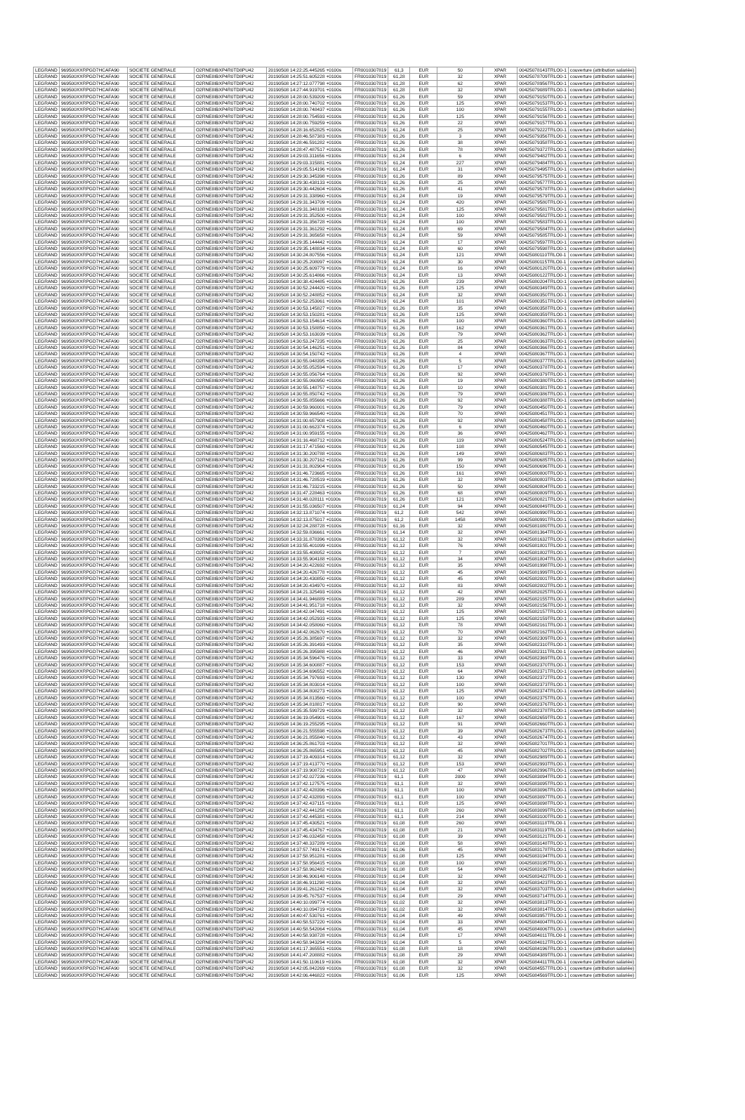| LEGRAND | 969500XXRPGD7HCAFA90 | SOCIETE GENERALE | O2RNE8IBXP4R0TD8PU42 | 20190508 14:22:25.445265 +0100s | FR0010307819 | 61,3 | EUR | 50 | XPAR | 00425078143TRLO0-1 | couverture (attribution salariée) |
| LEGRAND | 969500XXRPGD7HCAFA90 | SOCIETE GENERALE | O2RNE8IBXP4R0TD8PU42 | 20190508 14:25:51.605228 +0100s | FR0010307819 | 61,28 | EUR | 32 | XPAR | 00425078709TRLO0-1 | couverture (attribution salariée) |
| LEGRAND | 969500XXRPGD7HCAFA90 | SOCIETE GENERALE | O2RNE8IBXP4R0TD8PU42 | 20190508 14:27:12.077798 +0100s | FR0010307819 | 61,28 | EUR | 62 | XPAR | 00425078956TRLO0-1 | couverture (attribution salariée) |
| LEGRAND | 969500XXRPGD7HCAFA90 | SOCIETE GENERALE | O2RNE8IBXP4R0TD8PU42 | 20190508 14:27:44.919701 +0100s | FR0010307819 | 61,28 | EUR | 32 | XPAR | 00425079089TRLO0-1 | couverture (attribution salariée) |
| LEGRAND | 969500XXRPGD7HCAFA90 | SOCIETE GENERALE | O2RNE8IBXP4R0TD8PU42 | 20190508 14:28:00.539209 +0100s | FR0010307819 | 61,26 | EUR | 59 | XPAR | 00425079150TRLO0-1 | couverture (attribution salariée) |
| LEGRAND | 969500XXRPGD7HCAFA90 | SOCIETE GENERALE | O2RNE8IBXP4R0TD8PU42 | 20190508 14:28:00.740702 +0100s | FR0010307819 | 61,26 | EUR | 125 | XPAR | 00425079153TRLO0-1 | couverture (attribution salariée) |
| LEGRAND | 969500XXRPGD7HCAFA90 | SOCIETE GENERALE | O2RNE8IBXP4R0TD8PU42 | 20190508 14:28:00.748437 +0100s | FR0010307819 | 61,26 | EUR | 100 | XPAR | 00425079155TRLO0-1 | couverture (attribution salariée) |
| LEGRAND | 969500XXRPGD7HCAFA90 | SOCIETE GENERALE | O2RNE8IBXP4R0TD8PU42 | 20190508 14:28:00.754593 +0100s | FR0010307819 | 61,26 | EUR | 125 | XPAR | 00425079156TRLO0-1 | couverture (attribution salariée) |
| LEGRAND | 969500XXRPGD7HCAFA90 | SOCIETE GENERALE | O2RNE8IBXP4R0TD8PU42 | 20190508 14:28:00.759259 +0100s | FR0010307819 | 61,26 | EUR | 22 | XPAR | 00425079157TRLO0-1 | couverture (attribution salariée) |
| LEGRAND | 969500XXRPGD7HCAFA90 | SOCIETE GENERALE | O2RNE8IBXP4R0TD8PU42 | 20190508 14:28:16.652825 +0100s | FR0010307819 | 61,24 | EUR | 25 | XPAR | 00425079222TRLO0-1 | couverture (attribution salariée) |
| LEGRAND | 969500XXRPGD7HCAFA90 | SOCIETE GENERALE | O2RNE8IBXP4R0TD8PU42 | 20190508 14:28:46.587383 +0100s | FR0010307819 | 61,26 | EUR | 3 | XPAR | 00425079356TRLO0-1 | couverture (attribution salariée) |
| LEGRAND | 969500XXRPGD7HCAFA90 | SOCIETE GENERALE | O2RNE8IBXP4R0TD8PU42 | 20190508 14:28:46.591282 +0100s | FR0010307819 | 61,26 | EUR | 38 | XPAR | 00425079358TRLO0-1 | couverture (attribution salariée) |
| LEGRAND | 969500XXRPGD7HCAFA90 | SOCIETE GENERALE | O2RNE8IBXP4R0TD8PU42 | 20190508 14:28:47.487517 +0100s | FR0010307819 | 61,26 | EUR | 78 | XPAR | 00425079372TRLO0-1 | couverture (attribution salariée) |
| LEGRAND | 969500XXRPGD7HCAFA90 | SOCIETE GENERALE | O2RNE8IBXP4R0TD8PU42 | 20190508 14:29:03.311656 +0100s | FR0010307819 | 61,24 | EUR | 6 | XPAR | 00425079482TRLO0-1 | couverture (attribution salariée) |
| LEGRAND | 969500XXRPGD7HCAFA90 | SOCIETE GENERALE | O2RNE8IBXP4R0TD8PU42 | 20190508 14:29:03.315881 +0100s | FR0010307819 | 61,24 | EUR | 227 | XPAR | 00425079484TRLO0-1 | couverture (attribution salariée) |
| LEGRAND | 969500XXRPGD7HCAFA90 | SOCIETE GENERALE | O2RNE8IBXP4R0TD8PU42 | 20190508 14:29:05.514196 +0100s | FR0010307819 | 61,24 | EUR | 31 | XPAR | 00425079495TRLO0-1 | couverture (attribution salariée) |
| LEGRAND | 969500XXRPGD7HCAFA90 | SOCIETE GENERALE | O2RNE8IBXP4R0TD8PU42 | 20190508 14:29:30.345398 +0100s | FR0010307819 | 61,26 | EUR | 89 | XPAR | 00425079575TRLO0-1 | couverture (attribution salariée) |
| LEGRAND | 969500XXRPGD7HCAFA90 | SOCIETE GENERALE | O2RNE8IBXP4R0TD8PU42 | 20190508 14:29:30.438133 +0100s | FR0010307819 | 61,26 | EUR | 25 | XPAR | 00425079577TRLO0-1 | couverture (attribution salariée) |
| LEGRAND | 969500XXRPGD7HCAFA90 | SOCIETE GENERALE | O2RNE8IBXP4R0TD8PU42 | 20190508 14:29:30.442604 +0100s | FR0010307819 | 61,26 | EUR | 41 | XPAR | 00425079578TRLO0-1 | couverture (attribution salariée) |
| LEGRAND | 969500XXRPGD7HCAFA90 | SOCIETE GENERALE | O2RNE8IBXP4R0TD8PU42 | 20190508 14:29:31.338960 +0100s | FR0010307819 | 61,24 | EUR | 19 | XPAR | 00425079579TRLO0-1 | couverture (attribution salariée) |
| LEGRAND | 969500XXRPGD7HCAFA90 | SOCIETE GENERALE | O2RNE8IBXP4R0TD8PU42 | 20190508 14:29:31.343709 +0100s | FR0010307819 | 61,24 | EUR | 420 | XPAR | 00425079580TRLO0-1 | couverture (attribution salariée) |
| LEGRAND | 969500XXRPGD7HCAFA90 | SOCIETE GENERALE | O2RNE8IBXP4R0TD8PU42 | 20190508 14:29:31.348188 +0100s | FR0010307819 | 61,24 | EUR | 125 | XPAR | 00425079581TRLO0-1 | couverture (attribution salariée) |
| LEGRAND | 969500XXRPGD7HCAFA90 | SOCIETE GENERALE | O2RNE8IBXP4R0TD8PU42 | 20190508 14:29:31.352500 +0100s | FR0010307819 | 61,24 | EUR | 100 | XPAR | 00425079582TRLO0-1 | couverture (attribution salariée) |
| LEGRAND | 969500XXRPGD7HCAFA90 | SOCIETE GENERALE | O2RNE8IBXP4R0TD8PU42 | 20190508 14:29:31.356728 +0100s | FR0010307819 | 61,24 | EUR | 100 | XPAR | 00425079583TRLO0-1 | couverture (attribution salariée) |
| LEGRAND | 969500XXRPGD7HCAFA90 | SOCIETE GENERALE | O2RNE8IBXP4R0TD8PU42 | 20190508 14:29:31.361292 +0100s | FR0010307819 | 61,24 | EUR | 69 | XPAR | 00425079584TRLO0-1 | couverture (attribution salariée) |
| LEGRAND | 969500XXRPGD7HCAFA90 | SOCIETE GENERALE | O2RNE8IBXP4R0TD8PU42 | 20190508 14:29:31.365658 +0100s | FR0010307819 | 61,24 | EUR | 59 | XPAR | 00425079585TRLO0-1 | couverture (attribution salariée) |
| LEGRAND | 969500XXRPGD7HCAFA90 | SOCIETE GENERALE | O2RNE8IBXP4R0TD8PU42 | 20190508 14:29:35.144442 +0100s | FR0010307819 | 61,24 | EUR | 17 | XPAR | 00425079597TRLO0-1 | couverture (attribution salariée) |
| LEGRAND | 969500XXRPGD7HCAFA90 | SOCIETE GENERALE | O2RNE8IBXP4R0TD8PU42 | 20190508 14:29:35.148834 +0100s | FR0010307819 | 61,24 | EUR | 60 | XPAR | 00425079598TRLO0-1 | couverture (attribution salariée) |
| LEGRAND | 969500XXRPGD7HCAFA90 | SOCIETE GENERALE | O2RNE8IBXP4R0TD8PU42 | 20190508 14:30:24.807556 +0100s | FR0010307819 | 61,24 | EUR | 121 | XPAR | 00425080110TRLO0-1 | couverture (attribution salariée) |
| LEGRAND | 969500XXRPGD7HCAFA90 | SOCIETE GENERALE | O2RNE8IBXP4R0TD8PU42 | 20190508 14:30:25.208097 +0100s | FR0010307819 | 61,24 | EUR | 30 | XPAR | 00425080115TRLO0-1 | couverture (attribution salariée) |
| LEGRAND | 969500XXRPGD7HCAFA90 | SOCIETE GENERALE | O2RNE8IBXP4R0TD8PU42 | 20190508 14:30:25.609779 +0100s | FR0010307819 | 61,24 | EUR | 16 | XPAR | 00425080120TRLO0-1 | couverture (attribution salariée) |
| LEGRAND | 969500XXRPGD7HCAFA90 | SOCIETE GENERALE | O2RNE8IBXP4R0TD8PU42 | 20190508 14:30:25.614866 +0100s | FR0010307819 | 61,24 | EUR | 13 | XPAR | 00425080122TRLO0-1 | couverture (attribution salariée) |
| LEGRAND | 969500XXRPGD7HCAFA90 | SOCIETE GENERALE | O2RNE8IBXP4R0TD8PU42 | 20190508 14:30:38.424485 +0100s | FR0010307819 | 61,26 | EUR | 239 | XPAR | 00425080204TRLO0-1 | couverture (attribution salariée) |
| LEGRAND | 969500XXRPGD7HCAFA90 | SOCIETE GENERALE | O2RNE8IBXP4R0TD8PU42 | 20190508 14:30:52.244420 +0100s | FR0010307819 | 61,26 | EUR | 125 | XPAR | 00425080349TRLO0-1 | couverture (attribution salariée) |
| LEGRAND | 969500XXRPGD7HCAFA90 | SOCIETE GENERALE | O2RNE8IBXP4R0TD8PU42 | 20190508 14:30:52.248852 +0100s | FR0010307819 | 61,24 | EUR | 32 | XPAR | 00425080350TRLO0-1 | couverture (attribution salariée) |
| LEGRAND | 969500XXRPGD7HCAFA90 | SOCIETE GENERALE | O2RNE8IBXP4R0TD8PU42 | 20190508 14:30:52.253061 +0100s | FR0010307819 | 61,24 | EUR | 101 | XPAR | 00425080351TRLO0-1 | couverture (attribution salariée) |
| LEGRAND | 969500XXRPGD7HCAFA90 | SOCIETE GENERALE | O2RNE8IBXP4R0TD8PU42 | 20190508 14:30:53.145827 +0100s | FR0010307819 | 61,26 | EUR | 35 | XPAR | 00425080358TRLO0-1 | couverture (attribution salariée) |
| LEGRAND | 969500XXRPGD7HCAFA90 | SOCIETE GENERALE | O2RNE8IBXP4R0TD8PU42 | 20190508 14:30:53.150281 +0100s | FR0010307819 | 61,26 | EUR | 125 | XPAR | 00425080359TRLO0-1 | couverture (attribution salariée) |
| LEGRAND | 969500XXRPGD7HCAFA90 | SOCIETE GENERALE | O2RNE8IBXP4R0TD8PU42 | 20190508 14:30:53.154614 +0100s | FR0010307819 | 61,26 | EUR | 100 | XPAR | 00425080360TRLO0-1 | couverture (attribution salariée) |
| LEGRAND | 969500XXRPGD7HCAFA90 | SOCIETE GENERALE | O2RNE8IBXP4R0TD8PU42 | 20190508 14:30:53.158850 +0100s | FR0010307819 | 61,26 | EUR | 162 | XPAR | 00425080361TRLO0-1 | couverture (attribution salariée) |
| LEGRAND | 969500XXRPGD7HCAFA90 | SOCIETE GENERALE | O2RNE8IBXP4R0TD8PU42 | 20190508 14:30:53.163039 +0100s | FR0010307819 | 61,26 | EUR | 79 | XPAR | 00425080362TRLO0-1 | couverture (attribution salariée) |
| LEGRAND | 969500XXRPGD7HCAFA90 | SOCIETE GENERALE | O2RNE8IBXP4R0TD8PU42 | 20190508 14:30:53.247235 +0100s | FR0010307819 | 61,26 | EUR | 25 | XPAR | 00425080363TRLO0-1 | couverture (attribution salariée) |
| LEGRAND | 969500XXRPGD7HCAFA90 | SOCIETE GENERALE | O2RNE8IBXP4R0TD8PU42 | 20190508 14:30:54.146251 +0100s | FR0010307819 | 61,26 | EUR | 84 | XPAR | 00425080366TRLO0-1 | couverture (attribution salariée) |
| LEGRAND | 969500XXRPGD7HCAFA90 | SOCIETE GENERALE | O2RNE8IBXP4R0TD8PU42 | 20190508 14:30:54.150742 +0100s | FR0010307819 | 61,26 | EUR | 4 | XPAR | 00425080367TRLO0-1 | couverture (attribution salariée) |
| LEGRAND | 969500XXRPGD7HCAFA90 | SOCIETE GENERALE | O2RNE8IBXP4R0TD8PU42 | 20190508 14:30:55.048395 +0100s | FR0010307819 | 61,26 | EUR | 5 | XPAR | 00425080377TRLO0-1 | couverture (attribution salariée) |
| LEGRAND | 969500XXRPGD7HCAFA90 | SOCIETE GENERALE | O2RNE8IBXP4R0TD8PU42 | 20190508 14:30:55.052594 +0100s | FR0010307819 | 61,26 | EUR | 17 | XPAR | 00425080378TRLO0-1 | couverture (attribution salariée) |
| LEGRAND | 969500XXRPGD7HCAFA90 | SOCIETE GENERALE | O2RNE8IBXP4R0TD8PU42 | 20190508 14:30:55.056764 +0100s | FR0010307819 | 61,26 | EUR | 92 | XPAR | 00425080379TRLO0-1 | couverture (attribution salariée) |
| LEGRAND | 969500XXRPGD7HCAFA90 | SOCIETE GENERALE | O2RNE8IBXP4R0TD8PU42 | 20190508 14:30:55.060950 +0100s | FR0010307819 | 61,26 | EUR | 19 | XPAR | 00425080380TRLO0-1 | couverture (attribution salariée) |
| LEGRAND | 969500XXRPGD7HCAFA90 | SOCIETE GENERALE | O2RNE8IBXP4R0TD8PU42 | 20190508 14:30:55.148757 +0100s | FR0010307819 | 61,26 | EUR | 10 | XPAR | 00425080381TRLO0-1 | couverture (attribution salariée) |
| LEGRAND | 969500XXRPGD7HCAFA90 | SOCIETE GENERALE | O2RNE8IBXP4R0TD8PU42 | 20190508 14:30:55.850742 +0100s | FR0010307819 | 61,26 | EUR | 79 | XPAR | 00425080386TRLO0-1 | couverture (attribution salariée) |
| LEGRAND | 969500XXRPGD7HCAFA90 | SOCIETE GENERALE | O2RNE8IBXP4R0TD8PU42 | 20190508 14:30:55.855666 +0100s | FR0010307819 | 61,26 | EUR | 92 | XPAR | 00425080388TRLO0-1 | couverture (attribution salariée) |
| LEGRAND | 969500XXRPGD7HCAFA90 | SOCIETE GENERALE | O2RNE8IBXP4R0TD8PU42 | 20190508 14:30:59.960001 +0100s | FR0010307819 | 61,26 | EUR | 79 | XPAR | 00425080450TRLO0-1 | couverture (attribution salariée) |
| LEGRAND | 969500XXRPGD7HCAFA90 | SOCIETE GENERALE | O2RNE8IBXP4R0TD8PU42 | 20190508 14:30:59.966540 +0100s | FR0010307819 | 61,26 | EUR | 70 | XPAR | 00425080451TRLO0-1 | couverture (attribution salariée) |
| LEGRAND | 969500XXRPGD7HCAFA90 | SOCIETE GENERALE | O2RNE8IBXP4R0TD8PU42 | 20190508 14:31:00.657908 +0100s | FR0010307819 | 61,26 | EUR | 92 | XPAR | 00425080458TRLO0-1 | couverture (attribution salariée) |
| LEGRAND | 969500XXRPGD7HCAFA90 | SOCIETE GENERALE | O2RNE8IBXP4R0TD8PU42 | 20190508 14:31:00.662374 +0100s | FR0010307819 | 61,26 | EUR | 6 | XPAR | 00425080460TRLO0-1 | couverture (attribution salariée) |
| LEGRAND | 969500XXRPGD7HCAFA90 | SOCIETE GENERALE | O2RNE8IBXP4R0TD8PU42 | 20190508 14:31:00.959155 +0100s | FR0010307819 | 61,26 | EUR | 36 | XPAR | 00425080462TRLO0-1 | couverture (attribution salariée) |
| LEGRAND | 969500XXRPGD7HCAFA90 | SOCIETE GENERALE | O2RNE8IBXP4R0TD8PU42 | 20190508 14:31:16.468712 +0100s | FR0010307819 | 61,26 | EUR | 119 | XPAR | 00425080524TRLO0-1 | couverture (attribution salariée) |
| LEGRAND | 969500XXRPGD7HCAFA90 | SOCIETE GENERALE | O2RNE8IBXP4R0TD8PU42 | 20190508 14:31:17.471560 +0100s | FR0010307819 | 61,26 | EUR | 108 | XPAR | 00425080545TRLO0-1 | couverture (attribution salariée) |
| LEGRAND | 969500XXRPGD7HCAFA90 | SOCIETE GENERALE | O2RNE8IBXP4R0TD8PU42 | 20190508 14:31:30.200788 +0100s | FR0010307819 | 61,26 | EUR | 149 | XPAR | 00425080683TRLO0-1 | couverture (attribution salariée) |
| LEGRAND | 969500XXRPGD7HCAFA90 | SOCIETE GENERALE | O2RNE8IBXP4R0TD8PU42 | 20190508 14:31:30.207162 +0100s | FR0010307819 | 61,26 | EUR | 99 | XPAR | 00425080685TRLO0-1 | couverture (attribution salariée) |
| LEGRAND | 969500XXRPGD7HCAFA90 | SOCIETE GENERALE | O2RNE8IBXP4R0TD8PU42 | 20190508 14:31:31.802904 +0100s | FR0010307819 | 61,26 | EUR | 150 | XPAR | 00425080696TRLO0-1 | couverture (attribution salariée) |
| LEGRAND | 969500XXRPGD7HCAFA90 | SOCIETE GENERALE | O2RNE8IBXP4R0TD8PU42 | 20190508 14:31:46.723665 +0100s | FR0010307819 | 61,26 | EUR | 161 | XPAR | 00425080800TRLO0-1 | couverture (attribution salariée) |
| LEGRAND | 969500XXRPGD7HCAFA90 | SOCIETE GENERALE | O2RNE8IBXP4R0TD8PU42 | 20190508 14:31:46.728519 +0100s | FR0010307819 | 61,26 | EUR | 32 | XPAR | 00425080803TRLO0-1 | couverture (attribution salariée) |
| LEGRAND | 969500XXRPGD7HCAFA90 | SOCIETE GENERALE | O2RNE8IBXP4R0TD8PU42 | 20190508 14:31:46.733215 +0100s | FR0010307819 | 61,26 | EUR | 50 | XPAR | 00425080804TRLO0-1 | couverture (attribution salariée) |
| LEGRAND | 969500XXRPGD7HCAFA90 | SOCIETE GENERALE | O2RNE8IBXP4R0TD8PU42 | 20190508 14:31:47.228463 +0100s | FR0010307819 | 61,26 | EUR | 68 | XPAR | 00425080809TRLO0-1 | couverture (attribution salariée) |
| LEGRAND | 969500XXRPGD7HCAFA90 | SOCIETE GENERALE | O2RNE8IBXP4R0TD8PU42 | 20190508 14:31:48.028111 +0100s | FR0010307819 | 61,26 | EUR | 121 | XPAR | 00425080821TRLO0-1 | couverture (attribution salariée) |
| LEGRAND | 969500XXRPGD7HCAFA90 | SOCIETE GENERALE | O2RNE8IBXP4R0TD8PU42 | 20190508 14:31:55.036507 +0100s | FR0010307819 | 61,24 | EUR | 94 | XPAR | 00425080849TRLO0-1 | couverture (attribution salariée) |
| LEGRAND | 969500XXRPGD7HCAFA90 | SOCIETE GENERALE | O2RNE8IBXP4R0TD8PU42 | 20190508 14:32:13.871074 +0100s | FR0010307819 | 61,2 | EUR | 542 | XPAR | 00425080990TRLO0-1 | couverture (attribution salariée) |
| LEGRAND | 969500XXRPGD7HCAFA90 | SOCIETE GENERALE | O2RNE8IBXP4R0TD8PU42 | 20190508 14:32:13.875017 +0100s | FR0010307819 | 61,2 | EUR | 1458 | XPAR | 00425080991TRLO0-1 | couverture (attribution salariée) |
| LEGRAND | 969500XXRPGD7HCAFA90 | SOCIETE GENERALE | O2RNE8IBXP4R0TD8PU42 | 20190508 14:32:24.288728 +0100s | FR0010307819 | 61,16 | EUR | 32 | XPAR | 00425081080TRLO0-1 | couverture (attribution salariée) |
| LEGRAND | 969500XXRPGD7HCAFA90 | SOCIETE GENERALE | O2RNE8IBXP4R0TD8PU42 | 20190508 14:32:59.836661 +0100s | FR0010307819 | 61,14 | EUR | 32 | XPAR | 00425081364TRLO0-1 | couverture (attribution salariée) |
| LEGRAND | 969500XXRPGD7HCAFA90 | SOCIETE GENERALE | O2RNE8IBXP4R0TD8PU42 | 20190508 14:33:31.878396 +0100s | FR0010307819 | 61,12 | EUR | 32 | XPAR | 00425081632TRLO0-1 | couverture (attribution salariée) |
| LEGRAND | 969500XXRPGD7HCAFA90 | SOCIETE GENERALE | O2RNE8IBXP4R0TD8PU42 | 20190508 14:33:55.401099 +0100s | FR0010307819 | 61,12 | EUR | 76 | XPAR | 00425081801TRLO0-1 | couverture (attribution salariée) |
| LEGRAND | 969500XXRPGD7HCAFA90 | SOCIETE GENERALE | O2RNE8IBXP4R0TD8PU42 | 20190508 14:33:55.408052 +0100s | FR0010307819 | 61,12 | EUR | 7 | XPAR | 00425081802TRLO0-1 | couverture (attribution salariée) |
| LEGRAND | 969500XXRPGD7HCAFA90 | SOCIETE GENERALE | O2RNE8IBXP4R0TD8PU42 | 20190508 14:33:55.904188 +0100s | FR0010307819 | 61,12 | EUR | 34 | XPAR | 00425081804TRLO0-1 | couverture (attribution salariée) |
| LEGRAND | 969500XXRPGD7HCAFA90 | SOCIETE GENERALE | O2RNE8IBXP4R0TD8PU42 | 20190508 14:34:20.422692 +0100s | FR0010307819 | 61,12 | EUR | 35 | XPAR | 00425081998TRLO0-1 | couverture (attribution salariée) |
| LEGRAND | 969500XXRPGD7HCAFA90 | SOCIETE GENERALE | O2RNE8IBXP4R0TD8PU42 | 20190508 14:34:20.426778 +0100s | FR0010307819 | 61,12 | EUR | 45 | XPAR | 00425081999TRLO0-1 | couverture (attribution salariée) |
| LEGRAND | 969500XXRPGD7HCAFA90 | SOCIETE GENERALE | O2RNE8IBXP4R0TD8PU42 | 20190508 14:34:20.430850 +0100s | FR0010307819 | 61,12 | EUR | 45 | XPAR | 00425082001TRLO0-1 | couverture (attribution salariée) |
| LEGRAND | 969500XXRPGD7HCAFA90 | SOCIETE GENERALE | O2RNE8IBXP4R0TD8PU42 | 20190508 14:34:20.434970 +0100s | FR0010307819 | 61,12 | EUR | 83 | XPAR | 00425082002TRLO0-1 | couverture (attribution salariée) |
| LEGRAND | 969500XXRPGD7HCAFA90 | SOCIETE GENERALE | O2RNE8IBXP4R0TD8PU42 | 20190508 14:34:21.325493 +0100s | FR0010307819 | 61,12 | EUR | 42 | XPAR | 00425082025TRLO0-1 | couverture (attribution salariée) |
| LEGRAND | 969500XXRPGD7HCAFA90 | SOCIETE GENERALE | O2RNE8IBXP4R0TD8PU42 | 20190508 14:34:41.946889 +0100s | FR0010307819 | 61,12 | EUR | 289 | XPAR | 00425082155TRLO0-1 | couverture (attribution salariée) |
| LEGRAND | 969500XXRPGD7HCAFA90 | SOCIETE GENERALE | O2RNE8IBXP4R0TD8PU42 | 20190508 14:34:41.951718 +0100s | FR0010307819 | 61,12 | EUR | 32 | XPAR | 00425082156TRLO0-1 | couverture (attribution salariée) |
| LEGRAND | 969500XXRPGD7HCAFA90 | SOCIETE GENERALE | O2RNE8IBXP4R0TD8PU42 | 20190508 14:34:42.047491 +0100s | FR0010307819 | 61,12 | EUR | 125 | XPAR | 00425082157TRLO0-1 | couverture (attribution salariée) |
| LEGRAND | 969500XXRPGD7HCAFA90 | SOCIETE GENERALE | O2RNE8IBXP4R0TD8PU42 | 20190508 14:34:42.052933 +0100s | FR0010307819 | 61,12 | EUR | 125 | XPAR | 00425082159TRLO0-1 | couverture (attribution salariée) |
| LEGRAND | 969500XXRPGD7HCAFA90 | SOCIETE GENERALE | O2RNE8IBXP4R0TD8PU42 | 20190508 14:34:42.058060 +0100s | FR0010307819 | 61,12 | EUR | 78 | XPAR | 00425082161TRLO0-1 | couverture (attribution salariée) |
| LEGRAND | 969500XXRPGD7HCAFA90 | SOCIETE GENERALE | O2RNE8IBXP4R0TD8PU42 | 20190508 14:34:42.062670 +0100s | FR0010307819 | 61,12 | EUR | 70 | XPAR | 00425082162TRLO0-1 | couverture (attribution salariée) |
| LEGRAND | 969500XXRPGD7HCAFA90 | SOCIETE GENERALE | O2RNE8IBXP4R0TD8PU42 | 20190508 14:35:26.385697 +0100s | FR0010307819 | 61,12 | EUR | 32 | XPAR | 00425082309TRLO0-1 | couverture (attribution salariée) |
| LEGRAND | 969500XXRPGD7HCAFA90 | SOCIETE GENERALE | O2RNE8IBXP4R0TD8PU42 | 20190508 14:35:26.391493 +0100s | FR0010307819 | 61,12 | EUR | 35 | XPAR | 00425082310TRLO0-1 | couverture (attribution salariée) |
| LEGRAND | 969500XXRPGD7HCAFA90 | SOCIETE GENERALE | O2RNE8IBXP4R0TD8PU42 | 20190508 14:35:26.395988 +0100s | FR0010307819 | 61,12 | EUR | 46 | XPAR | 00425082311TRLO0-1 | couverture (attribution salariée) |
| LEGRAND | 969500XXRPGD7HCAFA90 | SOCIETE GENERALE | O2RNE8IBXP4R0TD8PU42 | 20190508 14:35:34.596476 +0100s | FR0010307819 | 61,12 | EUR | 33 | XPAR | 00425082369TRLO0-1 | couverture (attribution salariée) |
| LEGRAND | 969500XXRPGD7HCAFA90 | SOCIETE GENERALE | O2RNE8IBXP4R0TD8PU42 | 20190508 14:35:34.600887 +0100s | FR0010307819 | 61,12 | EUR | 153 | XPAR | 00425082370TRLO0-1 | couverture (attribution salariée) |
| LEGRAND | 969500XXRPGD7HCAFA90 | SOCIETE GENERALE | O2RNE8IBXP4R0TD8PU42 | 20190508 14:35:34.696552 +0100s | FR0010307819 | 61,12 | EUR | 64 | XPAR | 00425082371TRLO0-1 | couverture (attribution salariée) |
| LEGRAND | 969500XXRPGD7HCAFA90 | SOCIETE GENERALE | O2RNE8IBXP4R0TD8PU42 | 20190508 14:35:34.797693 +0100s | FR0010307819 | 61,12 | EUR | 130 | XPAR | 00425082372TRLO0-1 | couverture (attribution salariée) |
| LEGRAND | 969500XXRPGD7HCAFA90 | SOCIETE GENERALE | O2RNE8IBXP4R0TD8PU42 | 20190508 14:35:34.803014 +0100s | FR0010307819 | 61,12 | EUR | 100 | XPAR | 00425082373TRLO0-1 | couverture (attribution salariée) |
| LEGRAND | 969500XXRPGD7HCAFA90 | SOCIETE GENERALE | O2RNE8IBXP4R0TD8PU42 | 20190508 14:35:34.808273 +0100s | FR0010307819 | 61,12 | EUR | 125 | XPAR | 00425082374TRLO0-1 | couverture (attribution salariée) |
| LEGRAND | 969500XXRPGD7HCAFA90 | SOCIETE GENERALE | O2RNE8IBXP4R0TD8PU42 | 20190508 14:35:34.813560 +0100s | FR0010307819 | 61,12 | EUR | 100 | XPAR | 00425082375TRLO0-1 | couverture (attribution salariée) |
| LEGRAND | 969500XXRPGD7HCAFA90 | SOCIETE GENERALE | O2RNE8IBXP4R0TD8PU42 | 20190508 14:35:34.818817 +0100s | FR0010307819 | 61,12 | EUR | 90 | XPAR | 00425082376TRLO0-1 | couverture (attribution salariée) |
| LEGRAND | 969500XXRPGD7HCAFA90 | SOCIETE GENERALE | O2RNE8IBXP4R0TD8PU42 | 20190508 14:35:35.599729 +0100s | FR0010307819 | 61,12 | EUR | 32 | XPAR | 00425082378TRLO0-1 | couverture (attribution salariée) |
| LEGRAND | 969500XXRPGD7HCAFA90 | SOCIETE GENERALE | O2RNE8IBXP4R0TD8PU42 | 20190508 14:36:19.054901 +0100s | FR0010307819 | 61,12 | EUR | 167 | XPAR | 00425082659TRLO0-1 | couverture (attribution salariée) |
| LEGRAND | 969500XXRPGD7HCAFA90 | SOCIETE GENERALE | O2RNE8IBXP4R0TD8PU42 | 20190508 14:36:19.255295 +0100s | FR0010307819 | 61,12 | EUR | 91 | XPAR | 00425082660TRLO0-1 | couverture (attribution salariée) |
| LEGRAND | 969500XXRPGD7HCAFA90 | SOCIETE GENERALE | O2RNE8IBXP4R0TD8PU42 | 20190508 14:36:21.555598 +0100s | FR0010307819 | 61,12 | EUR | 39 | XPAR | 00425082673TRLO0-1 | couverture (attribution salariée) |
| LEGRAND | 969500XXRPGD7HCAFA90 | SOCIETE GENERALE | O2RNE8IBXP4R0TD8PU42 | 20190508 14:36:21.855840 +0100s | FR0010307819 | 61,12 | EUR | 43 | XPAR | 00425082674TRLO0-1 | couverture (attribution salariée) |
| LEGRAND | 969500XXRPGD7HCAFA90 | SOCIETE GENERALE | O2RNE8IBXP4R0TD8PU42 | 20190508 14:36:25.861703 +0100s | FR0010307819 | 61,12 | EUR | 32 | XPAR | 00425082701TRLO0-1 | couverture (attribution salariée) |
| LEGRAND | 969500XXRPGD7HCAFA90 | SOCIETE GENERALE | O2RNE8IBXP4R0TD8PU42 | 20190508 14:36:25.865951 +0100s | FR0010307819 | 61,12 | EUR | 45 | XPAR | 00425082702TRLO0-1 | couverture (attribution salariée) |
| LEGRAND | 969500XXRPGD7HCAFA90 | SOCIETE GENERALE | O2RNE8IBXP4R0TD8PU42 | 20190508 14:37:19.409314 +0100s | FR0010307819 | 61,12 | EUR | 32 | XPAR | 00425082989TRLO0-1 | couverture (attribution salariée) |
| LEGRAND | 969500XXRPGD7HCAFA90 | SOCIETE GENERALE | O2RNE8IBXP4R0TD8PU42 | 20190508 14:37:19.413770 +0100s | FR0010307819 | 61,12 | EUR | 153 | XPAR | 00425082993TRLO0-1 | couverture (attribution salariée) |
| LEGRAND | 969500XXRPGD7HCAFA90 | SOCIETE GENERALE | O2RNE8IBXP4R0TD8PU42 | 20190508 14:37:19.908722 +0100s | FR0010307819 | 61,12 | EUR | 47 | XPAR | 00425082996TRLO0-1 | couverture (attribution salariée) |
| LEGRAND | 969500XXRPGD7HCAFA90 | SOCIETE GENERALE | O2RNE8IBXP4R0TD8PU42 | 20190508 14:37:42.027236 +0100s | FR0010307819 | 61,1 | EUR | 2000 | XPAR | 00425083094TRLO0-1 | couverture (attribution salariée) |
| LEGRAND | 969500XXRPGD7HCAFA90 | SOCIETE GENERALE | O2RNE8IBXP4R0TD8PU42 | 20190508 14:37:42.127575 +0100s | FR0010307819 | 61,1 | EUR | 32 | XPAR | 00425083095TRLO0-1 | couverture (attribution salariée) |
| LEGRAND | 969500XXRPGD7HCAFA90 | SOCIETE GENERALE | O2RNE8IBXP4R0TD8PU42 | 20190508 14:37:42.428396 +0100s | FR0010307819 | 61,1 | EUR | 100 | XPAR | 00425083096TRLO0-1 | couverture (attribution salariée) |
| LEGRAND | 969500XXRPGD7HCAFA90 | SOCIETE GENERALE | O2RNE8IBXP4R0TD8PU42 | 20190508 14:37:42.432893 +0100s | FR0010307819 | 61,1 | EUR | 100 | XPAR | 00425083097TRLO0-1 | couverture (attribution salariée) |
| LEGRAND | 969500XXRPGD7HCAFA90 | SOCIETE GENERALE | O2RNE8IBXP4R0TD8PU42 | 20190508 14:37:42.437115 +0100s | FR0010307819 | 61,1 | EUR | 125 | XPAR | 00425083098TRLO0-1 | couverture (attribution salariée) |
| LEGRAND | 969500XXRPGD7HCAFA90 | SOCIETE GENERALE | O2RNE8IBXP4R0TD8PU42 | 20190508 14:37:42.441258 +0100s | FR0010307819 | 61,1 | EUR | 260 | XPAR | 00425083099TRLO0-1 | couverture (attribution salariée) |
| LEGRAND | 969500XXRPGD7HCAFA90 | SOCIETE GENERALE | O2RNE8IBXP4R0TD8PU42 | 20190508 14:37:42.445381 +0100s | FR0010307819 | 61,1 | EUR | 214 | XPAR | 00425083100TRLO0-1 | couverture (attribution salariée) |
| LEGRAND | 969500XXRPGD7HCAFA90 | SOCIETE GENERALE | O2RNE8IBXP4R0TD8PU42 | 20190508 14:37:45.430521 +0100s | FR0010307819 | 61,08 | EUR | 260 | XPAR | 00425083118TRLO0-1 | couverture (attribution salariée) |
| LEGRAND | 969500XXRPGD7HCAFA90 | SOCIETE GENERALE | O2RNE8IBXP4R0TD8PU42 | 20190508 14:37:45.434767 +0100s | FR0010307819 | 61,08 | EUR | 21 | XPAR | 00425083119TRLO0-1 | couverture (attribution salariée) |
| LEGRAND | 969500XXRPGD7HCAFA90 | SOCIETE GENERALE | O2RNE8IBXP4R0TD8PU42 | 20190508 14:37:46.032458 +0100s | FR0010307819 | 61,08 | EUR | 39 | XPAR | 00425083121TRLO0-1 | couverture (attribution salariée) |
| LEGRAND | 969500XXRPGD7HCAFA90 | SOCIETE GENERALE | O2RNE8IBXP4R0TD8PU42 | 20190508 14:37:48.337289 +0100s | FR0010307819 | 61,08 | EUR | 58 | XPAR | 00425083148TRLO0-1 | couverture (attribution salariée) |
| LEGRAND | 969500XXRPGD7HCAFA90 | SOCIETE GENERALE | O2RNE8IBXP4R0TD8PU42 | 20190508 14:37:57.749174 +0100s | FR0010307819 | 61,06 | EUR | 45 | XPAR | 00425083178TRLO0-1 | couverture (attribution salariée) |
| LEGRAND | 969500XXRPGD7HCAFA90 | SOCIETE GENERALE | O2RNE8IBXP4R0TD8PU42 | 20190508 14:37:58.951281 +0100s | FR0010307819 | 61,08 | EUR | 125 | XPAR | 00425083194TRLO0-1 | couverture (attribution salariée) |
| LEGRAND | 969500XXRPGD7HCAFA90 | SOCIETE GENERALE | O2RNE8IBXP4R0TD8PU42 | 20190508 14:37:58.956415 +0100s | FR0010307819 | 61,08 | EUR | 100 | XPAR | 00425083195TRLO0-1 | couverture (attribution salariée) |
| LEGRAND | 969500XXRPGD7HCAFA90 | SOCIETE GENERALE | O2RNE8IBXP4R0TD8PU42 | 20190508 14:37:58.962482 +0100s | FR0010307819 | 61,08 | EUR | 54 | XPAR | 00425083196TRLO0-1 | couverture (attribution salariée) |
| LEGRAND | 969500XXRPGD7HCAFA90 | SOCIETE GENERALE | O2RNE8IBXP4R0TD8PU42 | 20190508 14:38:46.906148 +0100s | FR0010307819 | 61,04 | EUR | 32 | XPAR | 00425083422TRLO0-1 | couverture (attribution salariée) |
| LEGRAND | 969500XXRPGD7HCAFA90 | SOCIETE GENERALE | O2RNE8IBXP4R0TD8PU42 | 20190508 14:38:46.911298 +0100s | FR0010307819 | 61,04 | EUR | 32 | XPAR | 00425083423TRLO0-1 | couverture (attribution salariée) |
| LEGRAND | 969500XXRPGD7HCAFA90 | SOCIETE GENERALE | O2RNE8IBXP4R0TD8PU42 | 20190508 14:39:41.261242 +0100s | FR0010307819 | 61,04 | EUR | 32 | XPAR | 00425083703TRLO0-1 | couverture (attribution salariée) |
| LEGRAND | 969500XXRPGD7HCAFA90 | SOCIETE GENERALE | O2RNE8IBXP4R0TD8PU42 | 20190508 14:39:45.767537 +0100s | FR0010307819 | 61,04 | EUR | 29 | XPAR | 00425083714TRLO0-1 | couverture (attribution salariée) |
| LEGRAND | 969500XXRPGD7HCAFA90 | SOCIETE GENERALE | O2RNE8IBXP4R0TD8PU42 | 20190508 14:40:10.099774 +0100s | FR0010307819 | 61,02 | EUR | 32 | XPAR | 00425083813TRLO0-1 | couverture (attribution salariée) |
| LEGRAND | 969500XXRPGD7HCAFA90 | SOCIETE GENERALE | O2RNE8IBXP4R0TD8PU42 | 20190508 14:40:10.094719 +0100s | FR0010307819 | 61,02 | EUR | 32 | XPAR | 00425083814TRLO0-1 | couverture (attribution salariée) |
| LEGRAND | 969500XXRPGD7HCAFA90 | SOCIETE GENERALE | O2RNE8IBXP4R0TD8PU42 | 20190508 14:40:47.530761 +0100s | FR0010307819 | 61,04 | EUR | 49 | XPAR | 00425083957TRLO0-1 | couverture (attribution salariée) |
| LEGRAND | 969500XXRPGD7HCAFA90 | SOCIETE GENERALE | O2RNE8IBXP4R0TD8PU42 | 20190508 14:40:58.537220 +0100s | FR0010307819 | 61,04 | EUR | 33 | XPAR | 00425084004TRLO0-1 | couverture (attribution salariée) |
| LEGRAND | 969500XXRPGD7HCAFA90 | SOCIETE GENERALE | O2RNE8IBXP4R0TD8PU42 | 20190508 14:40:58.542064 +0100s | FR0010307819 | 61,04 | EUR | 45 | XPAR | 00425084006TRLO0-1 | couverture (attribution salariée) |
| LEGRAND | 969500XXRPGD7HCAFA90 | SOCIETE GENERALE | O2RNE8IBXP4R0TD8PU42 | 20190508 14:40:58.938728 +0100s | FR0010307819 | 61,04 | EUR | 17 | XPAR | 00425084011TRLO0-1 | couverture (attribution salariée) |
| LEGRAND | 969500XXRPGD7HCAFA90 | SOCIETE GENERALE | O2RNE8IBXP4R0TD8PU42 | 20190508 14:40:58.943294 +0100s | FR0010307819 | 61,04 | EUR | 5 | XPAR | 00425084012TRLO0-1 | couverture (attribution salariée) |
| LEGRAND | 969500XXRPGD7HCAFA90 | SOCIETE GENERALE | O2RNE8IBXP4R0TD8PU42 | 20190508 14:41:17.365551 +0100s | FR0010307819 | 61,08 | EUR | 18 | XPAR | 00425084196TRLO0-1 | couverture (attribution salariée) |
| LEGRAND | 969500XXRPGD7HCAFA90 | SOCIETE GENERALE | O2RNE8IBXP4R0TD8PU42 | 20190508 14:41:47.208882 +0100s | FR0010307819 | 61,08 | EUR | 29 | XPAR | 00425084389TRLO0-1 | couverture (attribution salariée) |
| LEGRAND | 969500XXRPGD7HCAFA90 | SOCIETE GENERALE | O2RNE8IBXP4R0TD8PU42 | 20190508 14:41:50.110619 +0100s | FR0010307819 | 61,08 | EUR | 32 | XPAR | 00425084411TRLO0-1 | couverture (attribution salariée) |
| LEGRAND | 969500XXRPGD7HCAFA90 | SOCIETE GENERALE | O2RNE8IBXP4R0TD8PU42 | 20190508 14:42:05.842269 +0100s | FR0010307819 | 61,08 | EUR | 32 | XPAR | 00425084557TRLO0-1 | couverture (attribution salariée) |
| LEGRAND | 969500XXRPGD7HCAFA90 | SOCIETE GENERALE | O2RNE8IBXP4R0TD8PU42 | 20190508 14:42:06.446822 +0100s | FR0010307819 | 61,06 | EUR | 125 | XPAR | 00425084569TRLO0-1 | couverture (attribution salariée) |